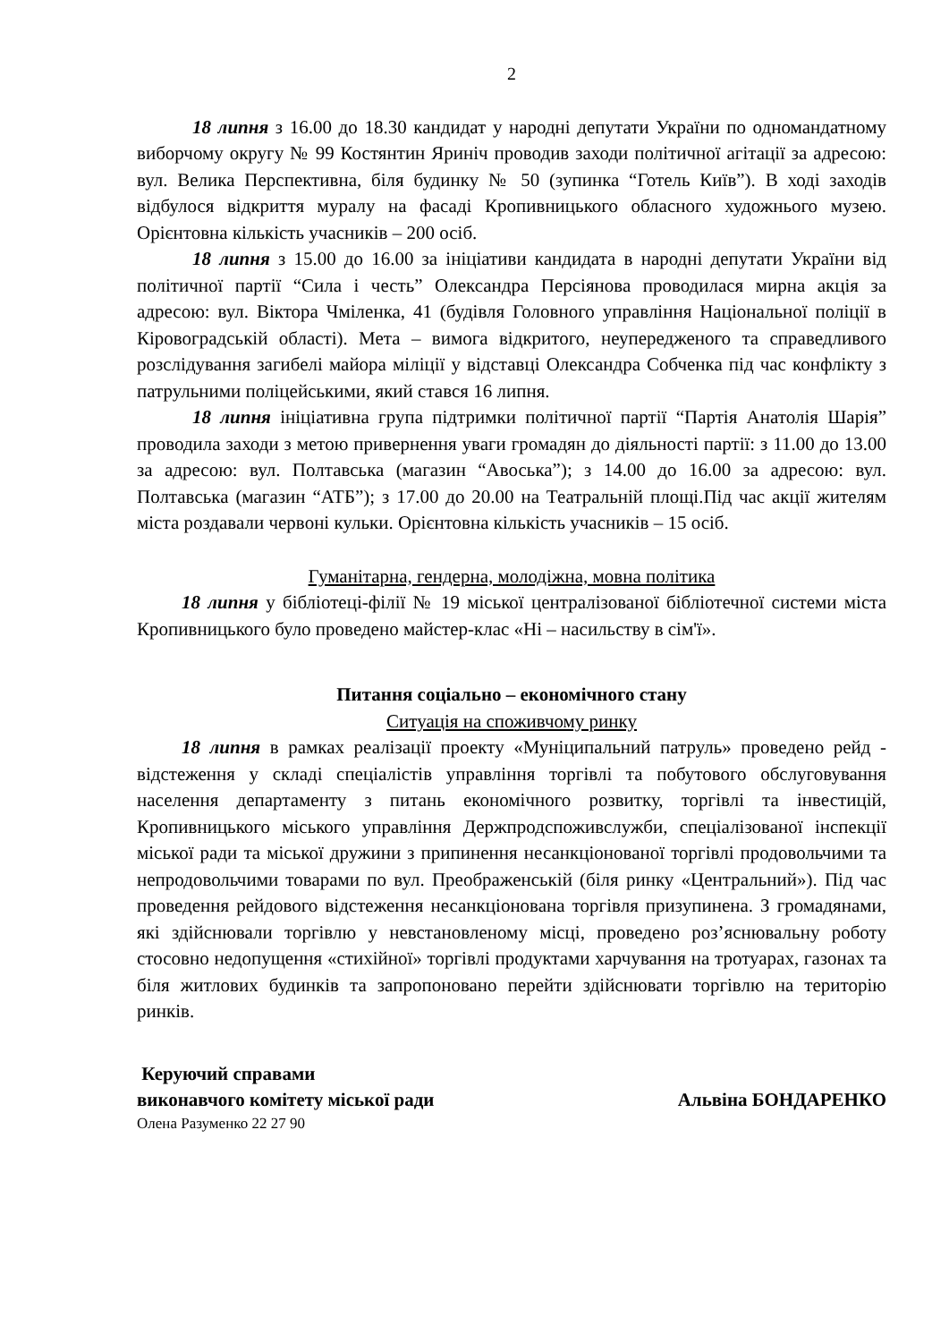2
18 липня з 16.00 до 18.30 кандидат у народні депутати України по одномандатному виборчому округу № 99 Костянтин Яриніч проводив заходи політичної агітації за адресою: вул. Велика Перспективна, біля будинку № 50 (зупинка “Готель Київ”). В ході заходів відбулося відкриття муралу на фасаді Кропивницького обласного художнього музею. Орієнтовна кількість учасників – 200 осіб.
18 липня з 15.00 до 16.00 за ініціативи кандидата в народні депутати України від політичної партії “Сила і честь” Олександра Персіянова проводилася мирна акція за адресою: вул. Віктора Чміленка, 41 (будівля Головного управління Національної поліції в Кіровоградській області). Мета – вимога відкритого, неупередженого та справедливого розслідування загибелі майора міліції у відставці Олександра Собченка під час конфлікту з патрульними поліцейськими, який стався 16 липня.
18 липня ініціативна група підтримки політичної партії “Партія Анатолія Шарія” проводила заходи з метою привернення уваги громадян до діяльності партії: з 11.00 до 13.00 за адресою: вул. Полтавська (магазин “Авоська”); з 14.00 до 16.00 за адресою: вул. Полтавська (магазин “АТБ”); з 17.00 до 20.00 на Театральній площі.Під час акції жителям міста роздавали червоні кульки. Орієнтовна кількість учасників – 15 осіб.
Гуманітарна, гендерна, молодіжна, мовна політика
18 липня у бібліотеці-філії № 19 міської централізованої бібліотечної системи міста Кропивницького було проведено майстер-клас «Ні – насильству в сім'ї».
Питання соціально – економічного стану
Ситуація на споживчому ринку
18 липня в рамках реалізації проекту «Муніципальний патруль» проведено рейд - відстеження у складі спеціалістів управління торгівлі та побутового обслуговування населення департаменту з питань економічного розвитку, торгівлі та інвестицій, Кропивницького міського управління Держпродспоживслужби, спеціалізованої інспекції міської ради та міської дружини з припинення несанкціонованої торгівлі продовольчими та непродовольчими товарами по вул. Преображенській (біля ринку «Центральний»). Під час проведення рейдового відстеження несанкціонована торгівля призупинена. З громадянами, які здійснювали торгівлю у невстановленому місці, проведено роз’яснювальну роботу стосовно недопущення «стихійної» торгівлі продуктами харчування на тротуарах, газонах та біля житлових будинків та запропоновано перейти здійснювати торгівлю на територію ринків.
Керуючий справами
виконавчого комітету міської ради Альвіна БОНДАРЕНКО
Олена Разуменко 22 27 90